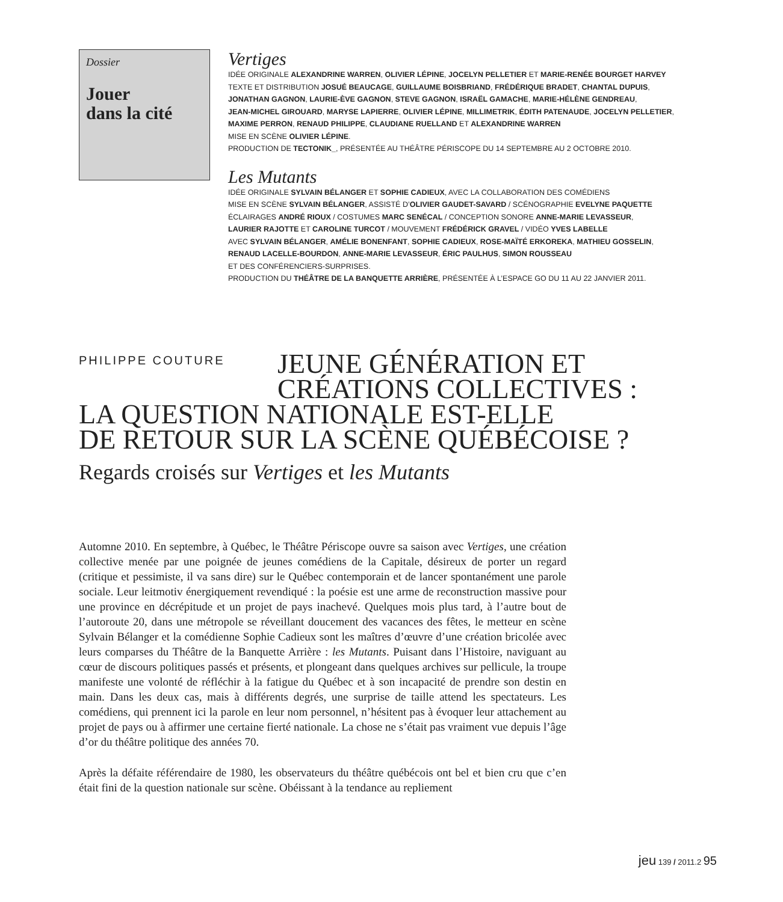Dossier
Jouer
dans la cité
Vertiges
IDÉE ORIGINALE ALEXANDRINE WARREN, OLIVIER LÉPINE, JOCELYN PELLETIER ET MARIE-RENÉE BOURGET HARVEY
TEXTE ET DISTRIBUTION JOSUÉ BEAUCAGE, GUILLAUME BOISBRIAND, FRÉDÉRIQUE BRADET, CHANTAL DUPUIS,
JONATHAN GAGNON, LAURIE-ÈVE GAGNON, STEVE GAGNON, ISRAËL GAMACHE, MARIE-HÉLÈNE GENDREAU,
JEAN-MICHEL GIROUARD, MARYSE LAPIERRE, OLIVIER LÉPINE, MILLIMETRIK, ÉDITH PATENAUDE, JOCELYN PELLETIER,
MAXIME PERRON, RENAUD PHILIPPE, CLAUDIANE RUELLAND ET ALEXANDRINE WARREN
MISE EN SCÈNE OLIVIER LÉPINE.
PRODUCTION DE TECTONIK_, PRÉSENTÉE AU THÉÂTRE PÉRISCOPE DU 14 SEPTEMBRE AU 2 OCTOBRE 2010.
Les Mutants
IDÉE ORIGINALE SYLVAIN BÉLANGER ET SOPHIE CADIEUX, AVEC LA COLLABORATION DES COMÉDIENS
MISE EN SCÈNE SYLVAIN BÉLANGER, ASSISTÉ D’OLIVIER GAUDET-SAVARD / SCÉNOGRAPHIE EVELYNE PAQUETTE
ÉCLAIRAGES ANDRÉ RIOUX / COSTUMES MARC SENÉCAL / CONCEPTION SONORE ANNE-MARIE LEVASSEUR,
LAURIER RAJOTTE ET CAROLINE TURCOT / MOUVEMENT FRÉDÉRICK GRAVEL / VIDÉO YVES LABELLE
AVEC SYLVAIN BÉLANGER, AMÉLIE BONENFANT, SOPHIE CADIEUX, ROSE-MAÏTÉ ERKOREKA, MATHIEU GOSSELIN,
RENAUD LACELLE-BOURDON, ANNE-MARIE LEVASSEUR, ÉRIC PAULHUS, SIMON ROUSSEAU
ET DES CONFÉRENCIERS-SURPRISES.
PRODUCTION DU THÉÂTRE DE LA BANQUETTE ARRIÈRE, PRÉSENTÉE À L’ESPACE GO DU 11 AU 22 JANVIER 2011.
PHILIPPE COUTURE
JEUNE GÉNÉRATION ET
CRÉATIONS COLLECTIVES :
LA QUESTION NATIONALE EST-ELLE
DE RETOUR SUR LA SCÈNE QUÉBÉCOISE ?
Regards croisés sur Vertiges et les Mutants
Automne 2010. En septembre, à Québec, le Théâtre Périscope ouvre sa saison avec Vertiges, une création collective menée par une poignée de jeunes comédiens de la Capitale, désireux de porter un regard (critique et pessimiste, il va sans dire) sur le Québec contemporain et de lancer spontanément une parole sociale. Leur leitmotiv énergiquement revendiqué : la poésie est une arme de reconstruction massive pour une province en décrépitude et un projet de pays inachevé. Quelques mois plus tard, à l’autre bout de l’autoroute 20, dans une métropole se réveillant doucement des vacances des fêtes, le metteur en scène Sylvain Bélanger et la comédienne Sophie Cadieux sont les maîtres d’œuvre d’une création bricolée avec leurs comparses du Théâtre de la Banquette Arrière : les Mutants. Puisant dans l’Histoire, naviguant au cœur de discours politiques passés et présents, et plongeant dans quelques archives sur pellicule, la troupe manifeste une volonté de réfléchir à la fatigue du Québec et à son incapacité de prendre son destin en main. Dans les deux cas, mais à différents degrés, une surprise de taille attend les spectateurs. Les comédiens, qui prennent ici la parole en leur nom personnel, n’hésitent pas à évoquer leur attachement au projet de pays ou à affirmer une certaine fierté nationale. La chose ne s’était pas vraiment vue depuis l’âge d’or du théâtre politique des années 70.
Après la défaite référendaire de 1980, les observateurs du théâtre québécois ont bel et bien cru que c’en était fini de la question nationale sur scène. Obéissant à la tendance au repliement
jeu 139 / 2011.2 95